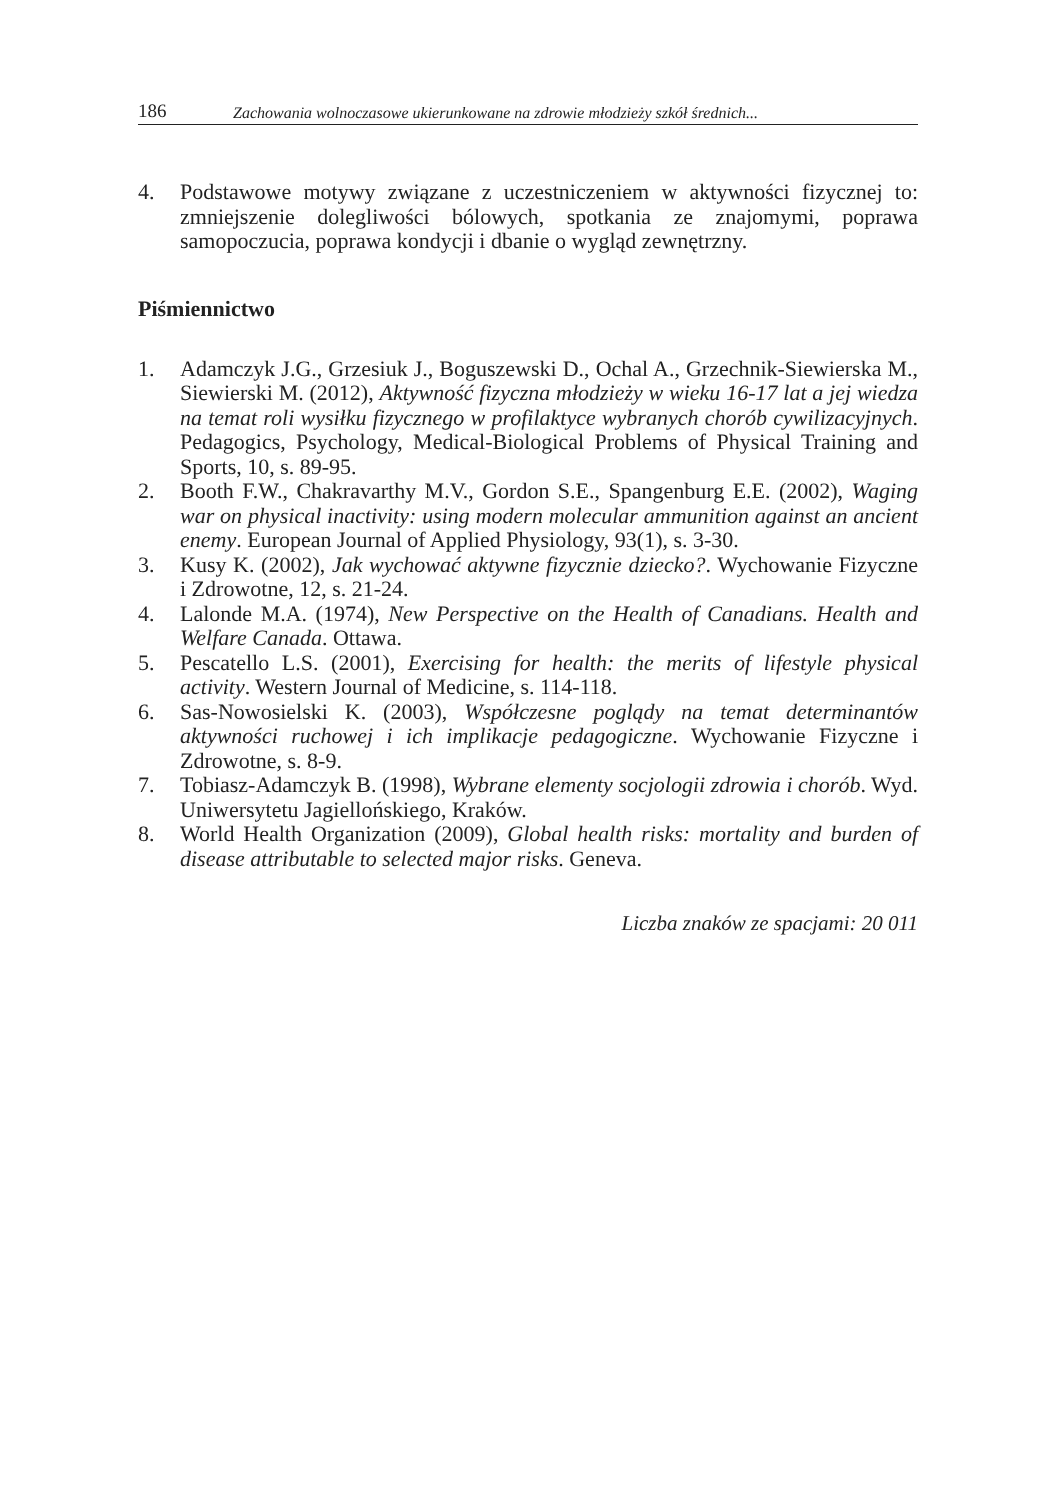186 Zachowania wolnoczasowe ukierunkowane na zdrowie młodzieży szkół średnich...
4. Podstawowe motywy związane z uczestniczeniem w aktywności fizycznej to: zmniejszenie dolegliwości bólowych, spotkania ze znajomymi, poprawa samopoczucia, poprawa kondycji i dbanie o wygląd zewnętrzny.
Piśmiennictwo
1. Adamczyk J.G., Grzesiuk J., Boguszewski D., Ochal A., Grzechnik-Siewierska M., Siewierski M. (2012), Aktywność fizyczna młodzieży w wieku 16-17 lat a jej wiedza na temat roli wysiłku fizycznego w profilaktyce wybranych chorób cywilizacyjnych. Pedagogics, Psychology, Medical-Biological Problems of Physical Training and Sports, 10, s. 89-95.
2. Booth F.W., Chakravarthy M.V., Gordon S.E., Spangenburg E.E. (2002), Waging war on physical inactivity: using modern molecular ammunition against an ancient enemy. European Journal of Applied Physiology, 93(1), s. 3-30.
3. Kusy K. (2002), Jak wychować aktywne fizycznie dziecko?. Wychowanie Fizyczne i Zdrowotne, 12, s. 21-24.
4. Lalonde M.A. (1974), New Perspective on the Health of Canadians. Health and Welfare Canada. Ottawa.
5. Pescatello L.S. (2001), Exercising for health: the merits of lifestyle physical activity. Western Journal of Medicine, s. 114-118.
6. Sas-Nowosielski K. (2003), Współczesne poglądy na temat determinantów aktywności ruchowej i ich implikacje pedagogiczne. Wychowanie Fizyczne i Zdrowotne, s. 8-9.
7. Tobiasz-Adamczyk B. (1998), Wybrane elementy socjologii zdrowia i chorób. Wyd. Uniwersytetu Jagiellońskiego, Kraków.
8. World Health Organization (2009), Global health risks: mortality and burden of disease attributable to selected major risks. Geneva.
Liczba znaków ze spacjami: 20 011